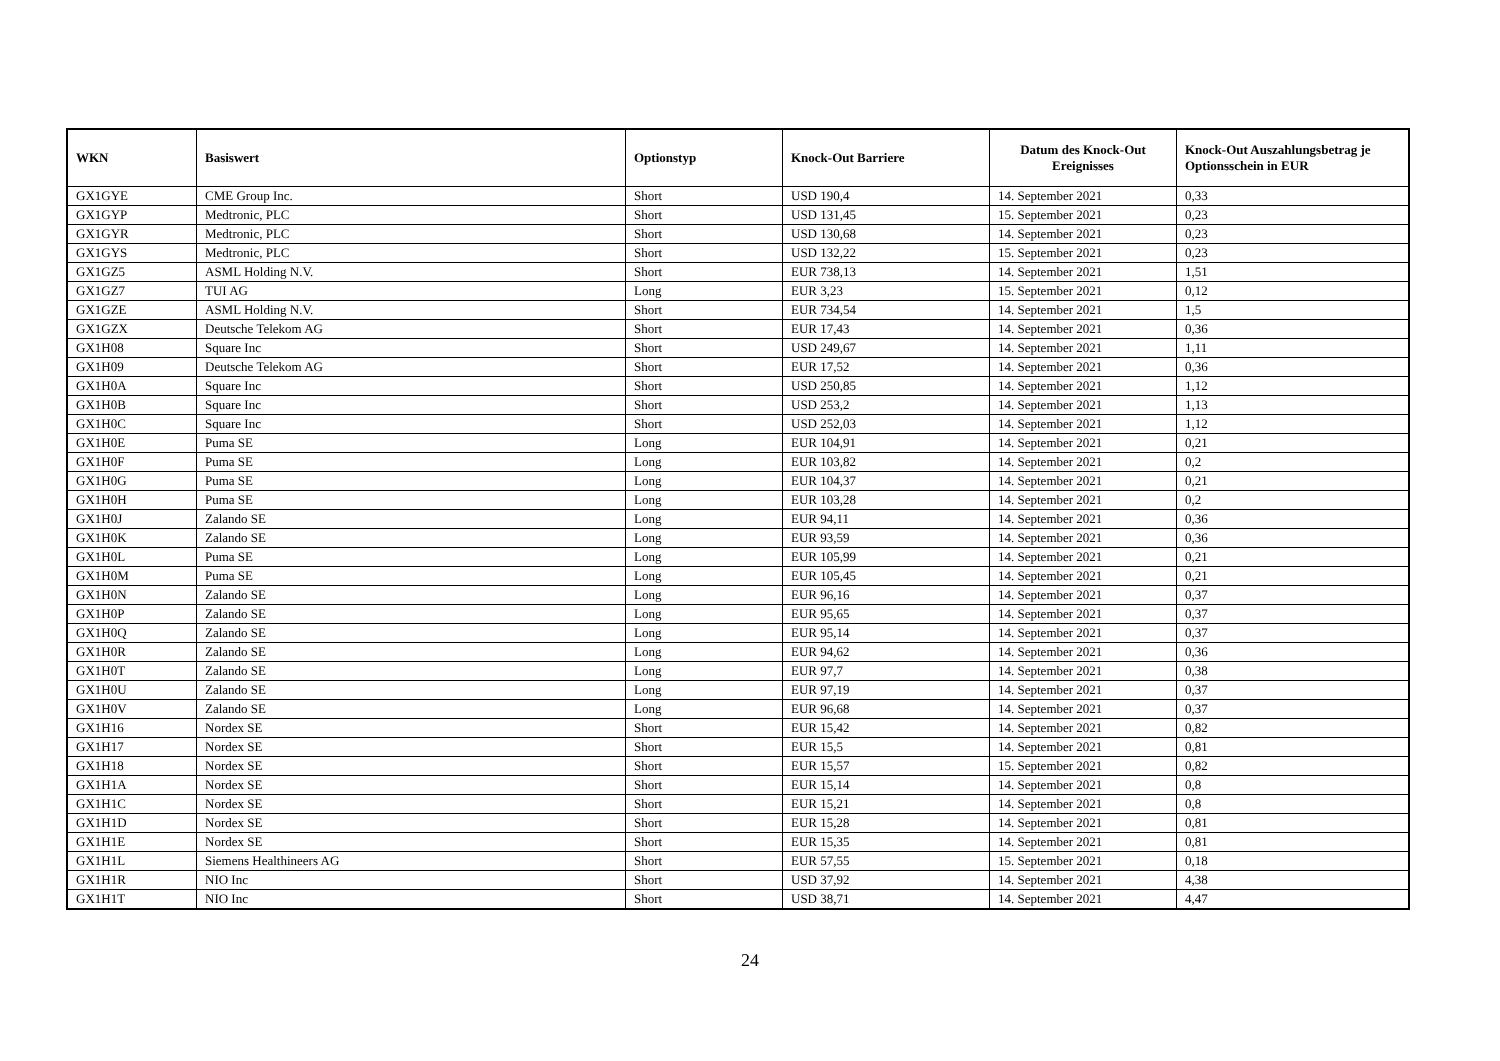| WKN | Basiswert | Optionstyp | Knock-Out Barriere | Datum des Knock-Out Ereignisses | Knock-Out Auszahlungsbetrag je Optionsschein in EUR |
| --- | --- | --- | --- | --- | --- |
| GX1GYE | CME Group Inc. | Short | USD 190,4 | 14. September 2021 | 0,33 |
| GX1GYP | Medtronic, PLC | Short | USD 131,45 | 15. September 2021 | 0,23 |
| GX1GYR | Medtronic, PLC | Short | USD 130,68 | 14. September 2021 | 0,23 |
| GX1GYS | Medtronic, PLC | Short | USD 132,22 | 15. September 2021 | 0,23 |
| GX1GZ5 | ASML Holding N.V. | Short | EUR 738,13 | 14. September 2021 | 1,51 |
| GX1GZ7 | TUI AG | Long | EUR 3,23 | 15. September 2021 | 0,12 |
| GX1GZE | ASML Holding N.V. | Short | EUR 734,54 | 14. September 2021 | 1,5 |
| GX1GZX | Deutsche Telekom AG | Short | EUR 17,43 | 14. September 2021 | 0,36 |
| GX1H08 | Square Inc | Short | USD 249,67 | 14. September 2021 | 1,11 |
| GX1H09 | Deutsche Telekom AG | Short | EUR 17,52 | 14. September 2021 | 0,36 |
| GX1H0A | Square Inc | Short | USD 250,85 | 14. September 2021 | 1,12 |
| GX1H0B | Square Inc | Short | USD 253,2 | 14. September 2021 | 1,13 |
| GX1H0C | Square Inc | Short | USD 252,03 | 14. September 2021 | 1,12 |
| GX1H0E | Puma SE | Long | EUR 104,91 | 14. September 2021 | 0,21 |
| GX1H0F | Puma SE | Long | EUR 103,82 | 14. September 2021 | 0,2 |
| GX1H0G | Puma SE | Long | EUR 104,37 | 14. September 2021 | 0,21 |
| GX1H0H | Puma SE | Long | EUR 103,28 | 14. September 2021 | 0,2 |
| GX1H0J | Zalando SE | Long | EUR 94,11 | 14. September 2021 | 0,36 |
| GX1H0K | Zalando SE | Long | EUR 93,59 | 14. September 2021 | 0,36 |
| GX1H0L | Puma SE | Long | EUR 105,99 | 14. September 2021 | 0,21 |
| GX1H0M | Puma SE | Long | EUR 105,45 | 14. September 2021 | 0,21 |
| GX1H0N | Zalando SE | Long | EUR 96,16 | 14. September 2021 | 0,37 |
| GX1H0P | Zalando SE | Long | EUR 95,65 | 14. September 2021 | 0,37 |
| GX1H0Q | Zalando SE | Long | EUR 95,14 | 14. September 2021 | 0,37 |
| GX1H0R | Zalando SE | Long | EUR 94,62 | 14. September 2021 | 0,36 |
| GX1H0T | Zalando SE | Long | EUR 97,7 | 14. September 2021 | 0,38 |
| GX1H0U | Zalando SE | Long | EUR 97,19 | 14. September 2021 | 0,37 |
| GX1H0V | Zalando SE | Long | EUR 96,68 | 14. September 2021 | 0,37 |
| GX1H16 | Nordex SE | Short | EUR 15,42 | 14. September 2021 | 0,82 |
| GX1H17 | Nordex SE | Short | EUR 15,5 | 14. September 2021 | 0,81 |
| GX1H18 | Nordex SE | Short | EUR 15,57 | 15. September 2021 | 0,82 |
| GX1H1A | Nordex SE | Short | EUR 15,14 | 14. September 2021 | 0,8 |
| GX1H1C | Nordex SE | Short | EUR 15,21 | 14. September 2021 | 0,8 |
| GX1H1D | Nordex SE | Short | EUR 15,28 | 14. September 2021 | 0,81 |
| GX1H1E | Nordex SE | Short | EUR 15,35 | 14. September 2021 | 0,81 |
| GX1H1L | Siemens Healthineers AG | Short | EUR 57,55 | 15. September 2021 | 0,18 |
| GX1H1R | NIO Inc | Short | USD 37,92 | 14. September 2021 | 4,38 |
| GX1H1T | NIO Inc | Short | USD 38,71 | 14. September 2021 | 4,47 |
24